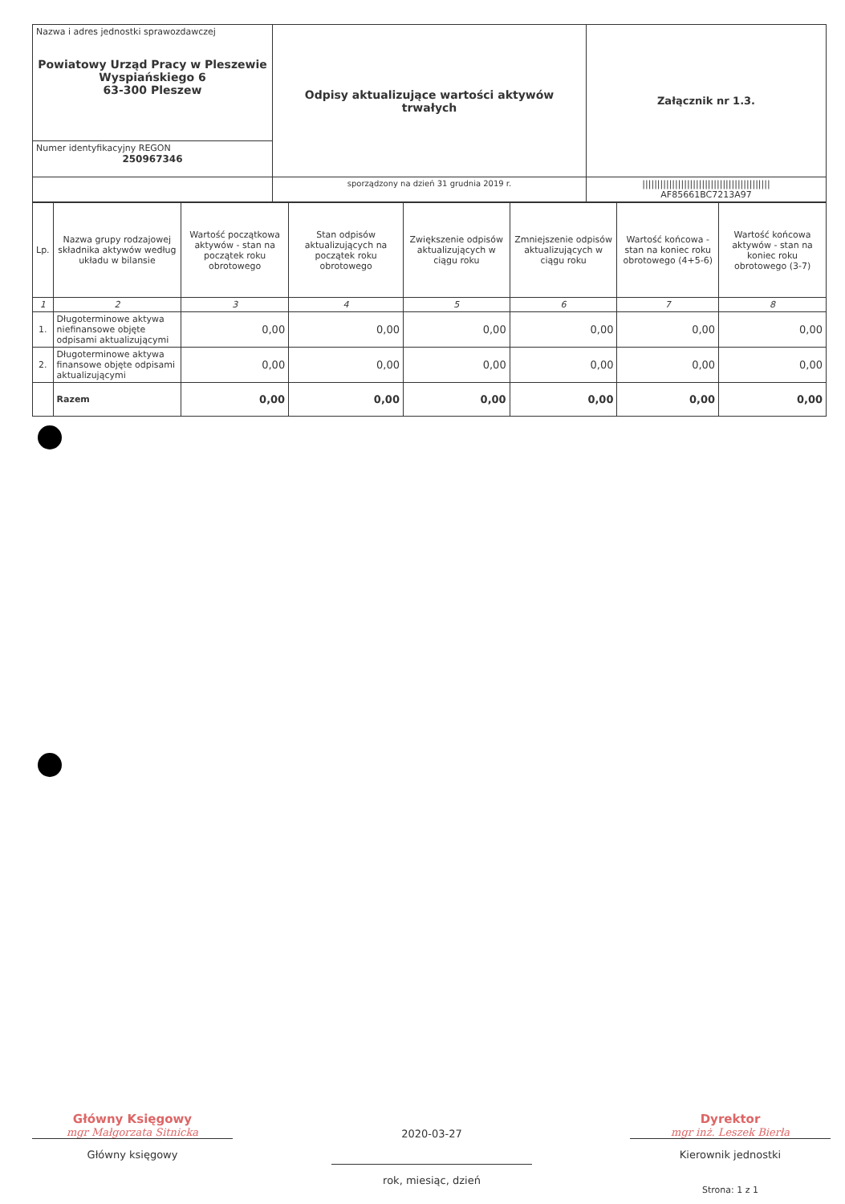| Nazwa i adres jednostki sprawozdawczej Powiatowy Urząd Pracy w Pleszewie Wyspiańskiego 6 63-300 Pleszew | Odpisy aktualizujące wartości aktywów trwałych | Załącznik nr 1.3. |
| Numer identyfikacyjny REGON 250967346 | | |
| | sporządzony na dzień 31 grudnia 2019 r. | /////////////////////////////////////////// AF85661BC7213A97 |
| Lp. | Nazwa grupy rodzajowej składnika aktywów według układu w bilansie | Wartość początkowa aktywów - stan na początek roku obrotowego | Stan odpisów aktualizujących na początek roku obrotowego | Zwiększenie odpisów aktualizujących w ciągu roku | Zmniejszenie odpisów aktualizujących w ciągu roku | Wartość końcowa - stan na koniec roku obrotowego (4+5-6) | Wartość końcowa aktywów - stan na koniec roku obrotowego (3-7) |
| --- | --- | --- | --- | --- | --- | --- | --- |
| 1 | 2 | 3 | 4 | 5 | 6 | 7 | 8 |
| 1. | Długoterminowe aktywa niefinansowe objęte odpisami aktualizującymi | 0,00 | 0,00 | 0,00 | 0,00 | 0,00 | 0,00 |
| 2. | Długoterminowe aktywa finansowe objęte odpisami aktualizującymi | 0,00 | 0,00 | 0,00 | 0,00 | 0,00 | 0,00 |
| | Razem | 0,00 | 0,00 | 0,00 | 0,00 | 0,00 | 0,00 |
Główny Księgowy
mgr Małgorzata Sitnicka
Główny księgowy
2020-03-27
rok, miesiąc, dzień
Dyrektor
mgr inż. Leszek Bierła
Kierownik jednostki
Strona: 1 z 1